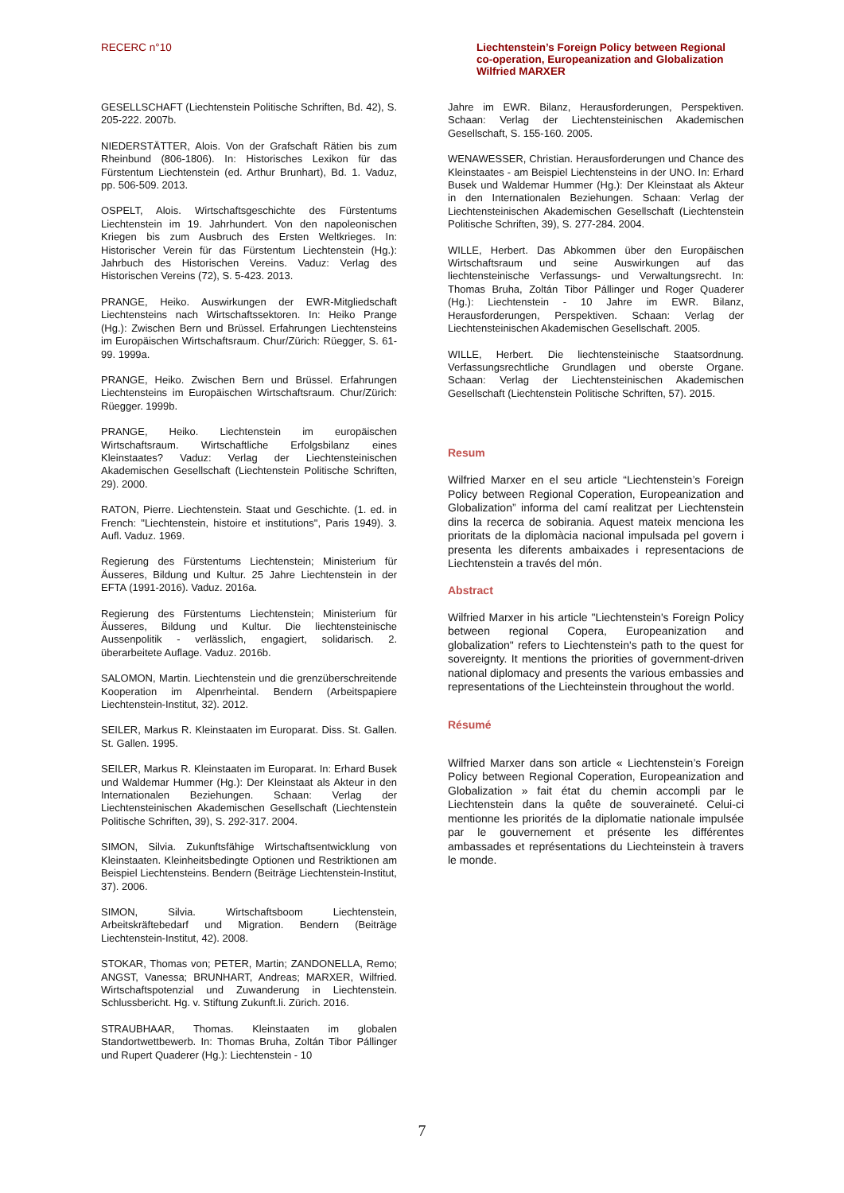RECERC n°10 Liechtenstein’s Foreign Policy between Regional co-operation, Europeanization and Globalization
Wilfried MARXER
GESELLSCHAFT (Liechtenstein Politische Schriften, Bd. 42), S. 205-222. 2007b.
NIEDERSTÄTTER, Alois. Von der Grafschaft Rätien bis zum Rheinbund (806-1806). In: Historisches Lexikon für das Fürstentum Liechtenstein (ed. Arthur Brunhart), Bd. 1. Vaduz, pp. 506-509. 2013.
OSPELT, Alois. Wirtschaftsgeschichte des Fürstentums Liechtenstein im 19. Jahrhundert. Von den napoleonischen Kriegen bis zum Ausbruch des Ersten Weltkrieges. In: Historischer Verein für das Fürstentum Liechtenstein (Hg.): Jahrbuch des Historischen Vereins. Vaduz: Verlag des Historischen Vereins (72), S. 5-423. 2013.
PRANGE, Heiko. Auswirkungen der EWR-Mitgliedschaft Liechtensteins nach Wirtschaftssektoren. In: Heiko Prange (Hg.): Zwischen Bern und Brüssel. Erfahrungen Liechtensteins im Europäischen Wirtschaftsraum. Chur/Zürich: Rüegger, S. 61-99. 1999a.
PRANGE, Heiko. Zwischen Bern und Brüssel. Erfahrungen Liechtensteins im Europäischen Wirtschaftsraum. Chur/Zürich: Rüegger. 1999b.
PRANGE, Heiko. Liechtenstein im europäischen Wirtschaftsraum. Wirtschaftliche Erfolgsbilanz eines Kleinstaates? Vaduz: Verlag der Liechtensteinischen Akademischen Gesellschaft (Liechtenstein Politische Schriften, 29). 2000.
RATON, Pierre. Liechtenstein. Staat und Geschichte. (1. ed. in French: "Liechtenstein, histoire et institutions", Paris 1949). 3. Aufl. Vaduz. 1969.
Regierung des Fürstentums Liechtenstein; Ministerium für Äusseres, Bildung und Kultur. 25 Jahre Liechtenstein in der EFTA (1991-2016). Vaduz. 2016a.
Regierung des Fürstentums Liechtenstein; Ministerium für Äusseres, Bildung und Kultur. Die liechtensteinische Aussenpolitik - verlässlich, engagiert, solidarisch. 2. überarbeitete Auflage. Vaduz. 2016b.
SALOMON, Martin. Liechtenstein und die grenzüberschreitende Kooperation im Alpenrheintal. Bendern (Arbeitspapiere Liechtenstein-Institut, 32). 2012.
SEILER, Markus R. Kleinstaaten im Europarat. Diss. St. Gallen. St. Gallen. 1995.
SEILER, Markus R. Kleinstaaten im Europarat. In: Erhard Busek und Waldemar Hummer (Hg.): Der Kleinstaat als Akteur in den Internationalen Beziehungen. Schaan: Verlag der Liechtensteinischen Akademischen Gesellschaft (Liechtenstein Politische Schriften, 39), S. 292-317. 2004.
SIMON, Silvia. Zukunftsfähige Wirtschaftsentwicklung von Kleinstaaten. Kleinheitsbedingte Optionen und Restriktionen am Beispiel Liechtensteins. Bendern (Beiträge Liechtenstein-Institut, 37). 2006.
SIMON, Silvia. Wirtschaftsboom Liechtenstein, Arbeitskräftebedarf und Migration. Bendern (Beiträge Liechtenstein-Institut, 42). 2008.
STOKAR, Thomas von; PETER, Martin; ZANDONELLA, Remo; ANGST, Vanessa; BRUNHART, Andreas; MARXER, Wilfried. Wirtschaftspotenzial und Zuwanderung in Liechtenstein. Schlussbericht. Hg. v. Stiftung Zukunft.li. Zürich. 2016.
STRAUBHAAR, Thomas. Kleinstaaten im globalen Standortwettbewerb. In: Thomas Bruha, Zoltán Tibor Pállinger und Rupert Quaderer (Hg.): Liechtenstein - 10
Jahre im EWR. Bilanz, Herausforderungen, Perspektiven. Schaan: Verlag der Liechtensteinischen Akademischen Gesellschaft, S. 155-160. 2005.
WENAWESSER, Christian. Herausforderungen und Chance des Kleinstaates - am Beispiel Liechtensteins in der UNO. In: Erhard Busek und Waldemar Hummer (Hg.): Der Kleinstaat als Akteur in den Internationalen Beziehungen. Schaan: Verlag der Liechtensteinischen Akademischen Gesellschaft (Liechtenstein Politische Schriften, 39), S. 277-284. 2004.
WILLE, Herbert. Das Abkommen über den Europäischen Wirtschaftsraum und seine Auswirkungen auf das liechtensteinische Verfassungs- und Verwaltungsrecht. In: Thomas Bruha, Zoltán Tibor Pállinger und Roger Quaderer (Hg.): Liechtenstein - 10 Jahre im EWR. Bilanz, Herausforderungen, Perspektiven. Schaan: Verlag der Liechtensteinischen Akademischen Gesellschaft. 2005.
WILLE, Herbert. Die liechtensteinische Staatsordnung. Verfassungsrechtliche Grundlagen und oberste Organe. Schaan: Verlag der Liechtensteinischen Akademischen Gesellschaft (Liechtenstein Politische Schriften, 57). 2015.
Resum
Wilfried Marxer en el seu article “Liechtenstein’s Foreign Policy between Regional Coperation, Europeanization and Globalization” informa del camí realitzat per Liechtenstein dins la recerca de sobirania. Aquest mateix menciona les prioritats de la diplomàcia nacional impulsada pel govern i presenta les diferents ambaixades i representacions de Liechtenstein a través del món.
Abstract
Wilfried Marxer in his article "Liechtenstein's Foreign Policy between regional Copera, Europeanization and globalization" refers to Liechtenstein's path to the quest for sovereignty. It mentions the priorities of government-driven national diplomacy and presents the various embassies and representations of the Liechteinstein throughout the world.
Résumé
Wilfried Marxer dans son article « Liechtenstein’s Foreign Policy between Regional Coperation, Europeanization and Globalization » fait état du chemin accompli par le Liechtenstein dans la quête de souveraineté. Celui-ci mentionne les priorités de la diplomatie nationale impulsée par le gouvernement et présente les différentes ambassades et représentations du Liechteinstein à travers le monde.
7